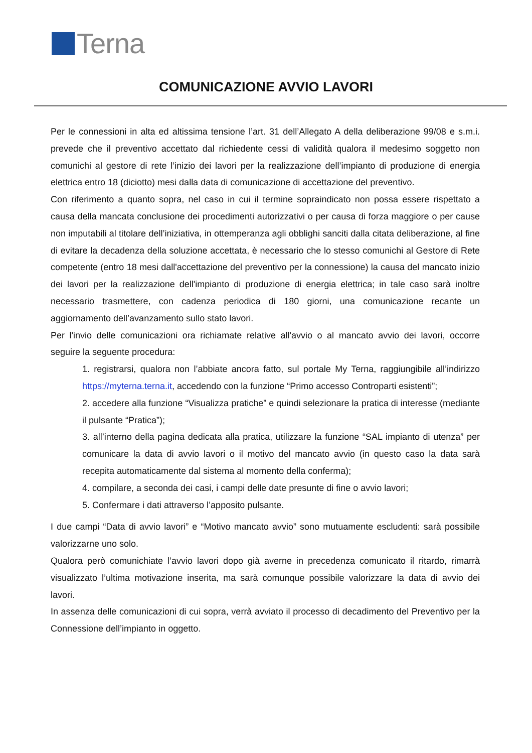Terna
COMUNICAZIONE AVVIO LAVORI
Per le connessioni in alta ed altissima tensione l’art. 31 dell’Allegato A della deliberazione 99/08 e s.m.i. prevede che il preventivo accettato dal richiedente cessi di validità qualora il medesimo soggetto non comunichi al gestore di rete l’inizio dei lavori per la realizzazione dell’impianto di produzione di energia elettrica entro 18 (diciotto) mesi dalla data di comunicazione di accettazione del preventivo.
Con riferimento a quanto sopra, nel caso in cui il termine sopraindicato non possa essere rispettato a causa della mancata conclusione dei procedimenti autorizzativi o per causa di forza maggiore o per cause non imputabili al titolare dell’iniziativa, in ottemperanza agli obblighi sanciti dalla citata deliberazione, al fine di evitare la decadenza della soluzione accettata, è necessario che lo stesso comunichi al Gestore di Rete competente (entro 18 mesi dall'accettazione del preventivo per la connessione) la causa del mancato inizio dei lavori per la realizzazione dell'impianto di produzione di energia elettrica; in tale caso sarà inoltre necessario trasmettere, con cadenza periodica di 180 giorni, una comunicazione recante un aggiornamento dell’avanzamento sullo stato lavori.
Per l'invio delle comunicazioni ora richiamate relative all'avvio o al mancato avvio dei lavori, occorre seguire la seguente procedura:
1. registrarsi, qualora non l’abbiate ancora fatto, sul portale My Terna, raggiungibile all’indirizzo https://myterna.terna.it, accedendo con la funzione “Primo accesso Controparti esistenti”;
2. accedere alla funzione “Visualizza pratiche” e quindi selezionare la pratica di interesse (mediante il pulsante “Pratica”);
3. all’interno della pagina dedicata alla pratica, utilizzare la funzione “SAL impianto di utenza” per comunicare la data di avvio lavori o il motivo del mancato avvio (in questo caso la data sarà recepita automaticamente dal sistema al momento della conferma);
4. compilare, a seconda dei casi, i campi delle date presunte di fine o avvio lavori;
5. Confermare i dati attraverso l’apposito pulsante.
I due campi “Data di avvio lavori” e “Motivo mancato avvio” sono mutuamente escludenti: sarà possibile valorizzarne uno solo.
Qualora però comunichiate l’avvio lavori dopo già averne in precedenza comunicato il ritardo, rimarrà visualizzato l’ultima motivazione inserita, ma sarà comunque possibile valorizzare la data di avvio dei lavori.
In assenza delle comunicazioni di cui sopra, verrà avviato il processo di decadimento del Preventivo per la Connessione dell’impianto in oggetto.